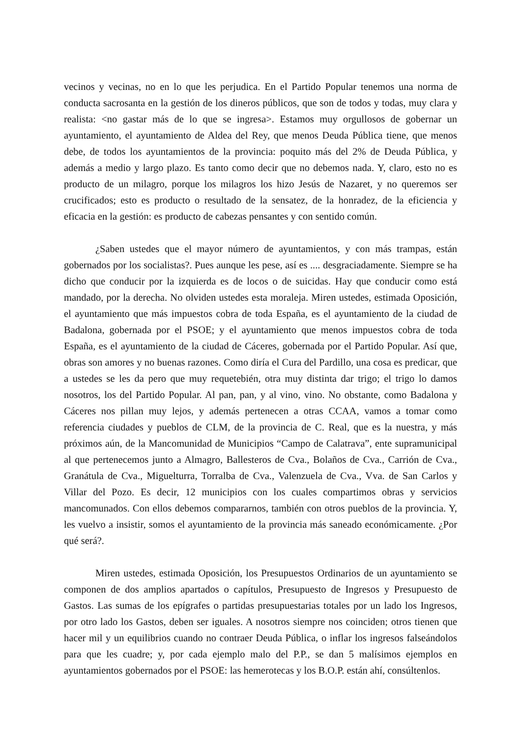vecinos y vecinas, no en lo que les perjudica. En el Partido Popular tenemos una norma de conducta sacrosanta en la gestión de los dineros públicos, que son de todos y todas, muy clara y realista: <no gastar más de lo que se ingresa>. Estamos muy orgullosos de gobernar un ayuntamiento, el ayuntamiento de Aldea del Rey, que menos Deuda Pública tiene, que menos debe, de todos los ayuntamientos de la provincia: poquito más del 2% de Deuda Pública, y además a medio y largo plazo. Es tanto como decir que no debemos nada. Y, claro, esto no es producto de un milagro, porque los milagros los hizo Jesús de Nazaret, y no queremos ser crucificados; esto es producto o resultado de la sensatez, de la honradez, de la eficiencia y eficacia en la gestión: es producto de cabezas pensantes y con sentido común.
¿Saben ustedes que el mayor número de ayuntamientos, y con más trampas, están gobernados por los socialistas?. Pues aunque les pese, así es .... desgraciadamente. Siempre se ha dicho que conducir por la izquierda es de locos o de suicidas. Hay que conducir como está mandado, por la derecha. No olviden ustedes esta moraleja. Miren ustedes, estimada Oposición, el ayuntamiento que más impuestos cobra de toda España, es el ayuntamiento de la ciudad de Badalona, gobernada por el PSOE; y el ayuntamiento que menos impuestos cobra de toda España, es el ayuntamiento de la ciudad de Cáceres, gobernada por el Partido Popular. Así que, obras son amores y no buenas razones. Como diría el Cura del Pardillo, una cosa es predicar, que a ustedes se les da pero que muy requetebién, otra muy distinta dar trigo; el trigo lo damos nosotros, los del Partido Popular. Al pan, pan, y al vino, vino. No obstante, como Badalona y Cáceres nos pillan muy lejos, y además pertenecen a otras CCAA, vamos a tomar como referencia ciudades y pueblos de CLM, de la provincia de C. Real, que es la nuestra, y más próximos aún, de la Mancomunidad de Municipios “Campo de Calatrava”, ente supramunicipal al que pertenecemos junto a Almagro, Ballesteros de Cva., Bolaños de Cva., Carrión de Cva., Granátula de Cva., Miguelturra, Torralba de Cva., Valenzuela de Cva., Vva. de San Carlos y Villar del Pozo. Es decir, 12 municipios con los cuales compartimos obras y servicios mancomunados. Con ellos debemos compararnos, también con otros pueblos de la provincia. Y, les vuelvo a insistir, somos el ayuntamiento de la provincia más saneado económicamente. ¿Por qué será?.
Miren ustedes, estimada Oposición, los Presupuestos Ordinarios de un ayuntamiento se componen de dos amplios apartados o capítulos, Presupuesto de Ingresos y Presupuesto de Gastos. Las sumas de los epígrafes o partidas presupuestarias totales por un lado los Ingresos, por otro lado los Gastos, deben ser iguales. A nosotros siempre nos coinciden; otros tienen que hacer mil y un equilibrios cuando no contraer Deuda Pública, o inflar los ingresos falseándolos para que les cuadre; y, por cada ejemplo malo del P.P., se dan 5 malísimos ejemplos en ayuntamientos gobernados por el PSOE: las hemerotecas y los B.O.P. están ahí, consúltenlos.